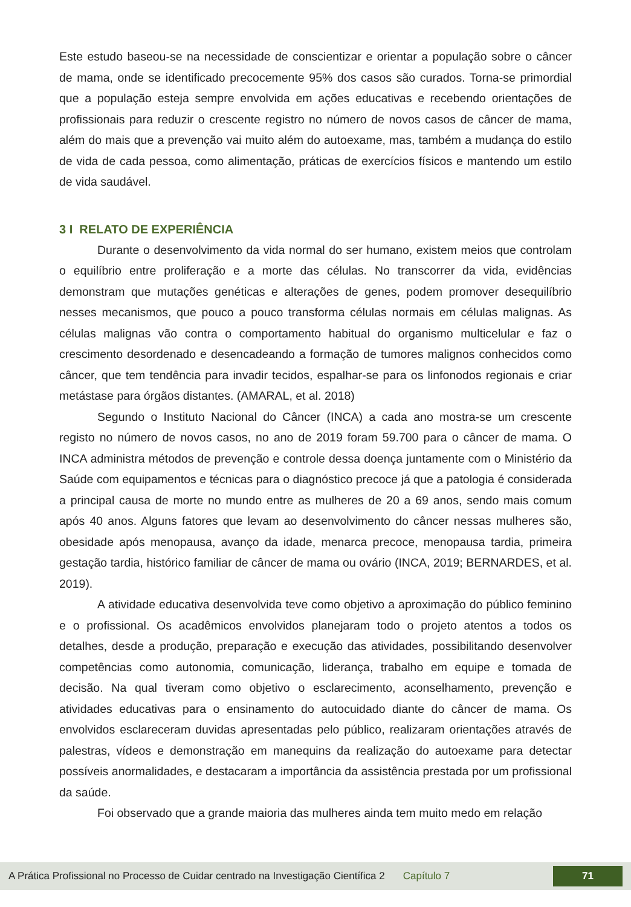Este estudo baseou-se na necessidade de conscientizar e orientar a população sobre o câncer de mama, onde se identificado precocemente 95% dos casos são curados. Torna-se primordial que a população esteja sempre envolvida em ações educativas e recebendo orientações de profissionais para reduzir o crescente registro no número de novos casos de câncer de mama, além do mais que a prevenção vai muito além do autoexame, mas, também a mudança do estilo de vida de cada pessoa, como alimentação, práticas de exercícios físicos e mantendo um estilo de vida saudável.
3 I RELATO DE EXPERIÊNCIA
Durante o desenvolvimento da vida normal do ser humano, existem meios que controlam o equilíbrio entre proliferação e a morte das células. No transcorrer da vida, evidências demonstram que mutações genéticas e alterações de genes, podem promover desequilíbrio nesses mecanismos, que pouco a pouco transforma células normais em células malignas. As células malignas vão contra o comportamento habitual do organismo multicelular e faz o crescimento desordenado e desencadeando a formação de tumores malignos conhecidos como câncer, que tem tendência para invadir tecidos, espalhar-se para os linfonodos regionais e criar metástase para órgãos distantes. (AMARAL, et al. 2018)
Segundo o Instituto Nacional do Câncer (INCA) a cada ano mostra-se um crescente registo no número de novos casos, no ano de 2019 foram 59.700 para o câncer de mama. O INCA administra métodos de prevenção e controle dessa doença juntamente com o Ministério da Saúde com equipamentos e técnicas para o diagnóstico precoce já que a patologia é considerada a principal causa de morte no mundo entre as mulheres de 20 a 69 anos, sendo mais comum após 40 anos. Alguns fatores que levam ao desenvolvimento do câncer nessas mulheres são, obesidade após menopausa, avanço da idade, menarca precoce, menopausa tardia, primeira gestação tardia, histórico familiar de câncer de mama ou ovário (INCA, 2019; BERNARDES, et al. 2019).
A atividade educativa desenvolvida teve como objetivo a aproximação do público feminino e o profissional. Os acadêmicos envolvidos planejaram todo o projeto atentos a todos os detalhes, desde a produção, preparação e execução das atividades, possibilitando desenvolver competências como autonomia, comunicação, liderança, trabalho em equipe e tomada de decisão. Na qual tiveram como objetivo o esclarecimento, aconselhamento, prevenção e atividades educativas para o ensinamento do autocuidado diante do câncer de mama. Os envolvidos esclareceram duvidas apresentadas pelo público, realizaram orientações através de palestras, vídeos e demonstração em manequins da realização do autoexame para detectar possíveis anormalidades, e destacaram a importância da assistência prestada por um profissional da saúde.
Foi observado que a grande maioria das mulheres ainda tem muito medo em relação
A Prática Profissional no Processo de Cuidar centrado na Investigação Científica 2 Capítulo 7 71